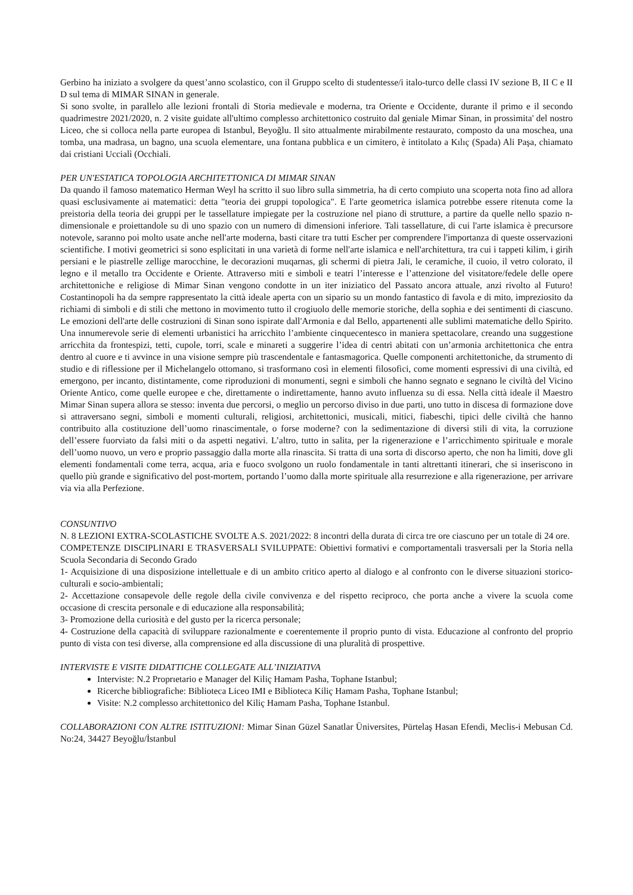Gerbino ha iniziato a svolgere da quest’anno scolastico, con il Gruppo scelto di studentesse/i italo-turco delle classi IV sezione B, II C e II D sul tema di MIMAR SINAN in generale.
Si sono svolte, in parallelo alle lezioni frontali di Storia medievale e moderna, tra Oriente e Occidente, durante il primo e il secondo quadrimestre 2021/2020, n. 2 visite guidate all'ultimo complesso architettonico costruito dal geniale Mimar Sinan, in prossimita' del nostro Liceo, che si colloca nella parte europea di Istanbul, Beyoğlu. Il sito attualmente mirabilmente restaurato, composto da una moschea, una tomba, una madrasa, un bagno, una scuola elementare, una fontana pubblica e un cimitero, è intitolato a Kılıç (Spada) Ali Paşa, chiamato dai cristiani Uccialì (Occhiali.
PER UN'ESTATICA TOPOLOGIA ARCHITETTONICA DI MIMAR SINAN
Da quando il famoso matematico Herman Weyl ha scritto il suo libro sulla simmetria, ha di certo compiuto una scoperta nota fino ad allora quasi esclusivamente ai matematici: detta "teoria dei gruppi topologica". E l'arte geometrica islamica potrebbe essere ritenuta come la preistoria della teoria dei gruppi per le tassellature impiegate per la costruzione nel piano di strutture, a partire da quelle nello spazio n-dimensionale e proiettandole su di uno spazio con un numero di dimensioni inferiore. Tali tassellature, di cui l'arte islamica è precursore notevole, saranno poi molto usate anche nell'arte moderna, basti citare tra tutti Escher per comprendere l'importanza di queste osservazioni scientifiche. I motivi geometrici si sono esplicitati in una varietà di forme nell'arte islamica e nell'architettura, tra cui i tappeti kilim, i girih persiani e le piastrelle zellige marocchine, le decorazioni muqarnas, gli schermi di pietra Jali, le ceramiche, il cuoio, il vetro colorato, il legno e il metallo tra Occidente e Oriente. Attraverso miti e simboli e teatri l’interesse e l’attenzione del visitatore/fedele delle opere architettoniche e religiose di Mimar Sinan vengono condotte in un iter iniziatico del Passato ancora attuale, anzi rivolto al Futuro! Costantinopoli ha da sempre rappresentato la città ideale aperta con un sipario su un mondo fantastico di favola e di mito, impreziosito da richiami di simboli e di stili che mettono in movimento tutto il crogiuolo delle memorie storiche, della sophia e dei sentimenti di ciascuno. Le emozioni dell'arte delle costruzioni di Sinan sono ispirate dall'Armonia e dal Bello, appartenenti alle sublimi matematiche dello Spirito. Una innumerevole serie di elementi urbanistici ha arricchito l’ambiente cinquecentesco in maniera spettacolare, creando una suggestione arricchita da frontespizi, tetti, cupole, torri, scale e minareti a suggerire l’idea di centri abitati con un’armonia architettonica che entra dentro al cuore e ti avvince in una visione sempre più trascendentale e fantasmagorica. Quelle componenti architettoniche, da strumento di studio e di riflessione per il Michelangelo ottomano, si trasformano così in elementi filosofici, come momenti espressivi di una civiltà, ed emergono, per incanto, distintamente, come riproduzioni di monumenti, segni e simboli che hanno segnato e segnano le civiltà del Vicino Oriente Antico, come quelle europee e che, direttamente o indirettamente, hanno avuto influenza su di essa. Nella città ideale il Maestro Mimar Sinan supera allora se stesso: inventa due percorsi, o meglio un percorso diviso in due parti, uno tutto in discesa di formazione dove si attraversano segni, simboli e momenti culturali, religiosi, architettonici, musicali, mitici, fiabeschi, tipici delle civiltà che hanno contribuito alla costituzione dell’uomo rinascimentale, o forse moderne? con la sedimentazione di diversi stili di vita, la corruzione dell’essere fuorviato da falsi miti o da aspetti negativi. L’altro, tutto in salita, per la rigenerazione e l’arricchimento spirituale e morale dell’uomo nuovo, un vero e proprio passaggio dalla morte alla rinascita. Si tratta di una sorta di discorso aperto, che non ha limiti, dove gli elementi fondamentali come terra, acqua, aria e fuoco svolgono un ruolo fondamentale in tanti altrettanti itinerari, che si inseriscono in quello più grande e significativo del post-mortem, portando l’uomo dalla morte spirituale alla resurrezione e alla rigenerazione, per arrivare via via alla Perfezione.
CONSUNTIVO
N. 8 LEZIONI EXTRA-SCOLASTICHE SVOLTE A.S. 2021/2022: 8 incontri della durata di circa tre ore ciascuno per un totale di 24 ore.
COMPETENZE DISCIPLINARI E TRASVERSALI SVILUPPATE: Obiettivi formativi e comportamentali trasversali per la Storia nella Scuola Secondaria di Secondo Grado
1- Acquisizione di una disposizione intellettuale e di un ambito critico aperto al dialogo e al confronto con le diverse situazioni storico-culturali e socio-ambientali;
2- Accettazione consapevole delle regole della civile convivenza e del rispetto reciproco, che porta anche a vivere la scuola come occasione di crescita personale e di educazione alla responsabilità;
3- Promozione della curiosità e del gusto per la ricerca personale;
4- Costruzione della capacità di sviluppare razionalmente e coerentemente il proprio punto di vista. Educazione al confronto del proprio punto di vista con tesi diverse, alla comprensione ed alla discussione di una pluralità di prospettive.
INTERVISTE E VISITE DIDATTICHE COLLEGATE ALL’INIZIATIVA
Interviste: N.2 Proprıetario e Manager del Kiliç Hamam Pasha, Tophane Istanbul;
Ricerche bibliografiche: Biblioteca Liceo IMI e Biblioteca Kiliç Hamam Pasha, Tophane Istanbul;
Visite: N.2 complesso architettonico del Kiliç Hamam Pasha, Tophane Istanbul.
COLLABORAZIONI CON ALTRE ISTITUZIONI: Mimar Sinan Güzel Sanatlar Üniversites, Pürtelaş Hasan Efendi, Meclis-i Mebusan Cd. No:24, 34427 Beyoğlu/İstanbul